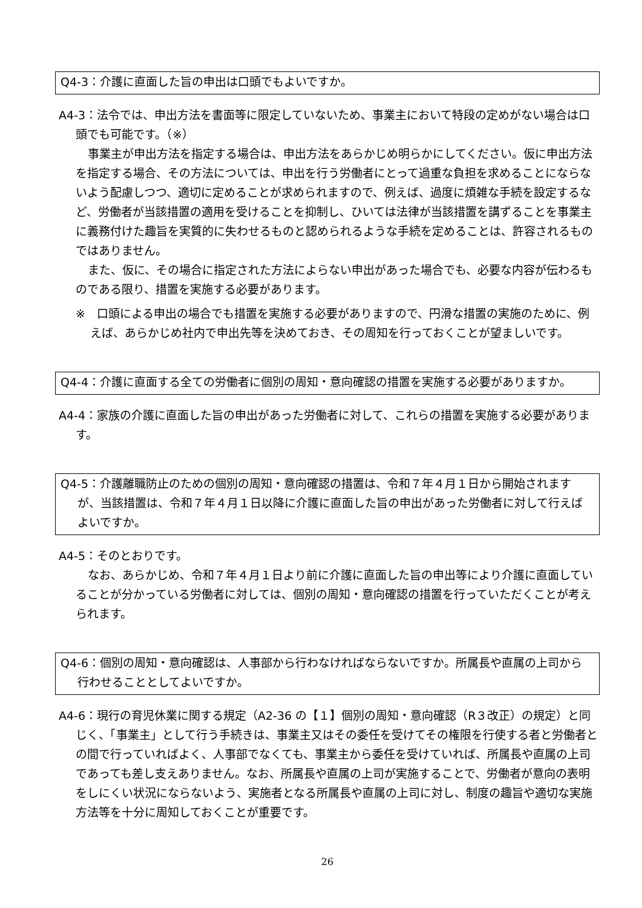Q4-3：介護に直面した旨の申出は口頭でもよいですか。
A4-3：法令では、申出方法を書面等に限定していないため、事業主において特段の定めがない場合は口頭でも可能です。（※）
事業主が申出方法を指定する場合は、申出方法をあらかじめ明らかにしてください。仮に申出方法を指定する場合、その方法については、申出を行う労働者にとって過重な負担を求めることにならないよう配慮しつつ、適切に定めることが求められますので、例えば、過度に煩雑な手続を設定するなど、労働者が当該措置の適用を受けることを抑制し、ひいては法律が当該措置を講ずることを事業主に義務付けた趣旨を実質的に失わせるものと認められるような手続を定めることは、許容されるものではありません。
また、仮に、その場合に指定された方法によらない申出があった場合でも、必要な内容が伝わるものである限り、措置を実施する必要があります。
※　口頭による申出の場合でも措置を実施する必要がありますので、円滑な措置の実施のために、例えば、あらかじめ社内で申出先等を決めておき、その周知を行っておくことが望ましいです。
Q4-4：介護に直面する全ての労働者に個別の周知・意向確認の措置を実施する必要がありますか。
A4-4：家族の介護に直面した旨の申出があった労働者に対して、これらの措置を実施する必要があります。
Q4-5：介護離職防止のための個別の周知・意向確認の措置は、令和７年４月１日から開始されますが、当該措置は、令和７年４月１日以降に介護に直面した旨の申出があった労働者に対して行えばよいですか。
A4-5：そのとおりです。
なお、あらかじめ、令和７年４月１日より前に介護に直面した旨の申出等により介護に直面していることが分かっている労働者に対しては、個別の周知・意向確認の措置を行っていただくことが考えられます。
Q4-6：個別の周知・意向確認は、人事部から行わなければならないですか。所属長や直属の上司から行わせることとしてよいですか。
A4-6：現行の育児休業に関する規定（A2-36 の【１】個別の周知・意向確認（R３改正）の規定）と同じく、「事業主」として行う手続きは、事業主又はその委任を受けてその権限を行使する者と労働者との間で行っていればよく、人事部でなくても、事業主から委任を受けていれば、所属長や直属の上司であっても差し支えありません。なお、所属長や直属の上司が実施することで、労働者が意向の表明をしにくい状況にならないよう、実施者となる所属長や直属の上司に対し、制度の趣旨や適切な実施方法等を十分に周知しておくことが重要です。
26